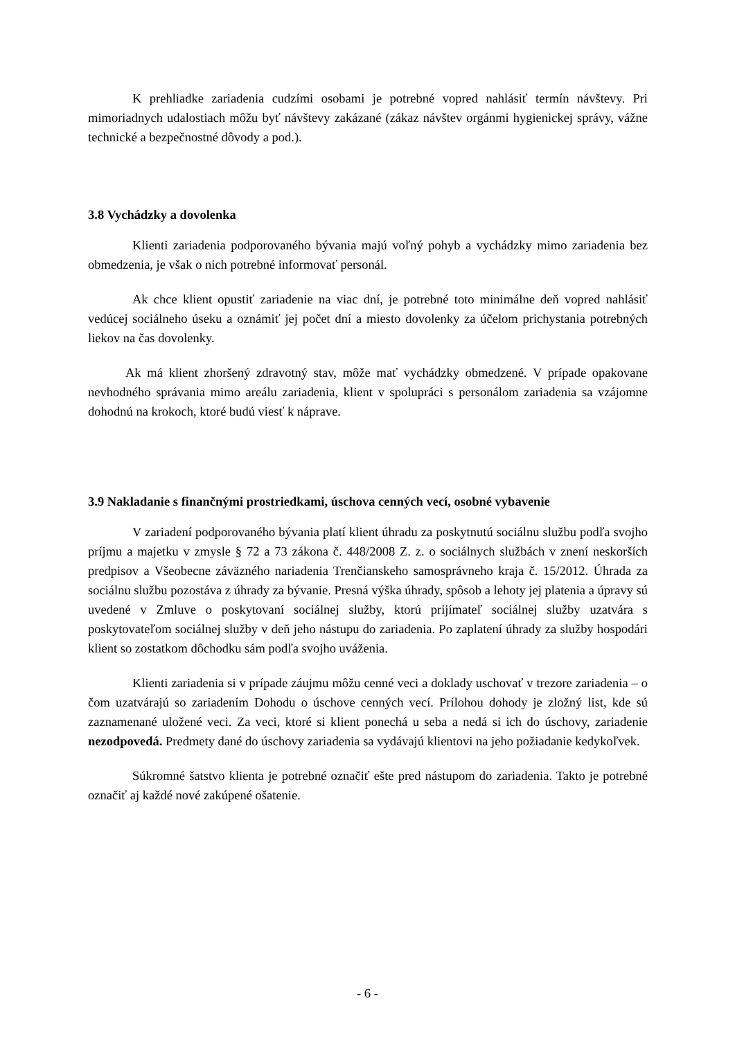K prehliadke zariadenia cudzími osobami je potrebné vopred nahlásiť termín návštevy. Pri mimoriadnych udalostiach môžu byť návštevy zakázané (zákaz návštev orgánmi hygienickej správy, vážne technické a bezpečnostné dôvody a pod.).
3.8 Vychádzky a dovolenka
Klienti zariadenia podporovaného bývania majú voľný pohyb a vychádzky mimo zariadenia bez obmedzenia, je však o nich potrebné informovať personál.
Ak chce klient opustiť zariadenie na viac dní, je potrebné toto minimálne deň vopred nahlásiť vedúcej sociálneho úseku a oznámiť jej počet dní a miesto dovolenky za účelom prichystania potrebných liekov na čas dovolenky.
Ak má klient zhoršený zdravotný stav, môže mať vychádzky obmedzené. V prípade opakovane nevhodného správania mimo areálu zariadenia, klient v spolupráci s personálom zariadenia sa vzájomne dohodnú na krokoch, ktoré budú viesť k náprave.
3.9 Nakladanie s finančnými prostriedkami, úschova cenných vecí, osobné vybavenie
V zariadení podporovaného bývania platí klient úhradu za poskytnutú sociálnu službu podľa svojho príjmu a majetku v zmysle § 72 a 73 zákona č. 448/2008 Z. z. o sociálnych službách v znení neskorších predpisov a Všeobecne záväzného nariadenia Trenčianskeho samosprávneho kraja č. 15/2012. Úhrada za sociálnu službu pozostáva z úhrady za bývanie. Presná výška úhrady, spôsob a lehoty jej platenia a úpravy sú uvedené v Zmluve o poskytovaní sociálnej služby, ktorú prijímateľ sociálnej služby uzatvára s poskytovateľom sociálnej služby v deň jeho nástupu do zariadenia. Po zaplatení úhrady za služby hospodári klient so zostatkom dôchodku sám podľa svojho uváženia.
Klienti zariadenia si v prípade záujmu môžu cenné veci a doklady uschovať v trezore zariadenia – o čom uzatvárajú so zariadením Dohodu o úschove cenných vecí. Prílohou dohody je zložný list, kde sú zaznamenané uložené veci. Za veci, ktoré si klient ponechá u seba a nedá si ich do úschovy, zariadenie nezodpovedá. Predmety dané do úschovy zariadenia sa vydávajú klientovi na jeho požiadanie kedykoľvek.
Súkromné šatstvo klienta je potrebné označiť ešte pred nástupom do zariadenia. Takto je potrebné označiť aj každé nové zakúpené ošatenie.
- 6 -